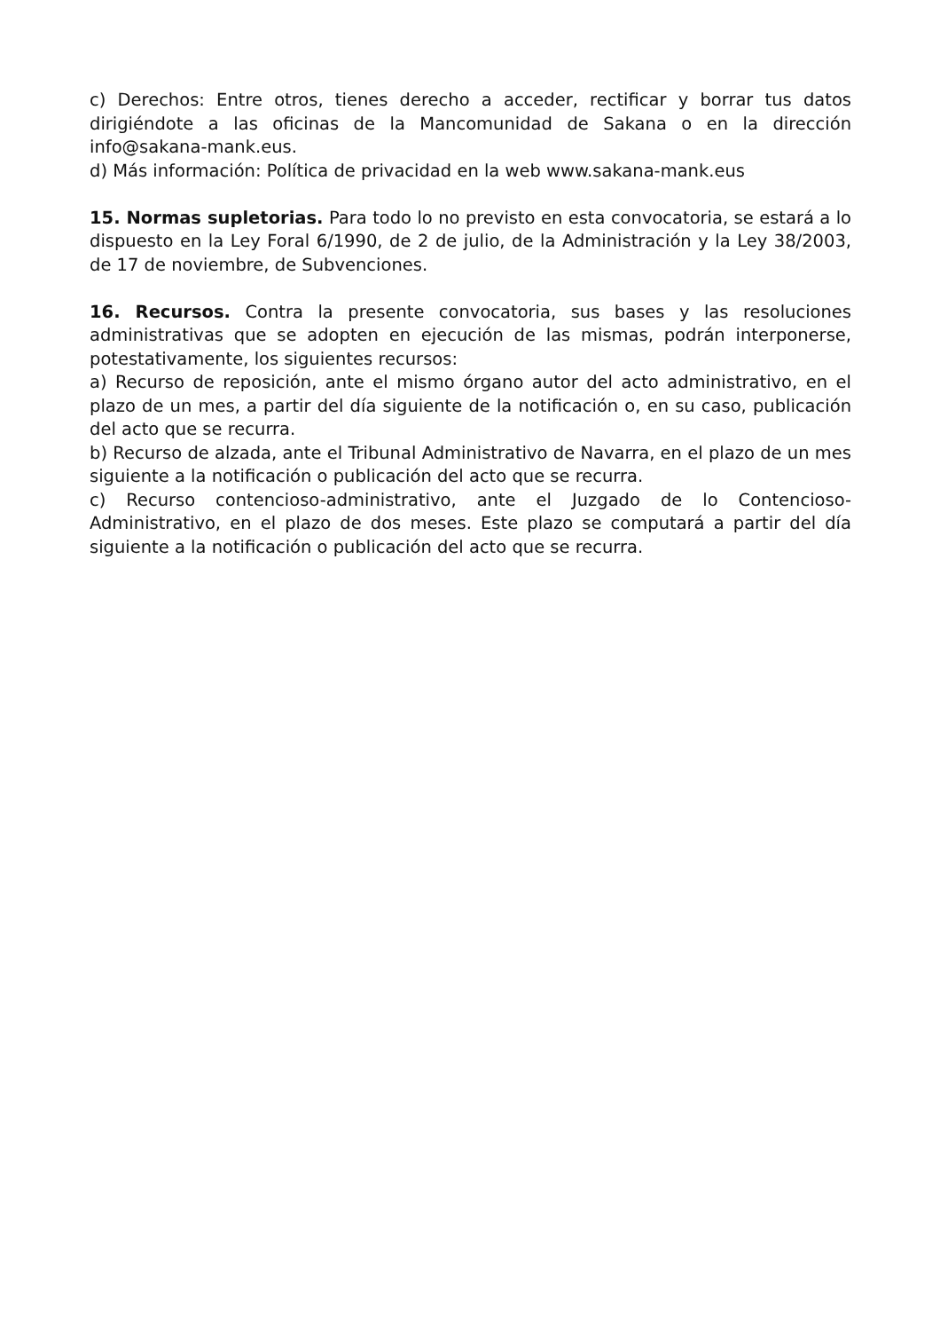c) Derechos: Entre otros, tienes derecho a acceder, rectificar y borrar tus datos dirigiéndote a las oficinas de la Mancomunidad de Sakana o en la dirección info@sakana-mank.eus.
d) Más información: Política de privacidad en la web www.sakana-mank.eus
15. Normas supletorias. Para todo lo no previsto en esta convocatoria, se estará a lo dispuesto en la Ley Foral 6/1990, de 2 de julio, de la Administración y la Ley 38/2003, de 17 de noviembre, de Subvenciones.
16. Recursos. Contra la presente convocatoria, sus bases y las resoluciones administrativas que se adopten en ejecución de las mismas, podrán interponerse, potestativamente, los siguientes recursos:
a) Recurso de reposición, ante el mismo órgano autor del acto administrativo, en el plazo de un mes, a partir del día siguiente de la notificación o, en su caso, publicación del acto que se recurra.
b) Recurso de alzada, ante el Tribunal Administrativo de Navarra, en el plazo de un mes siguiente a la notificación o publicación del acto que se recurra.
c) Recurso contencioso-administrativo, ante el Juzgado de lo Contencioso-Administrativo, en el plazo de dos meses. Este plazo se computará a partir del día siguiente a la notificación o publicación del acto que se recurra.